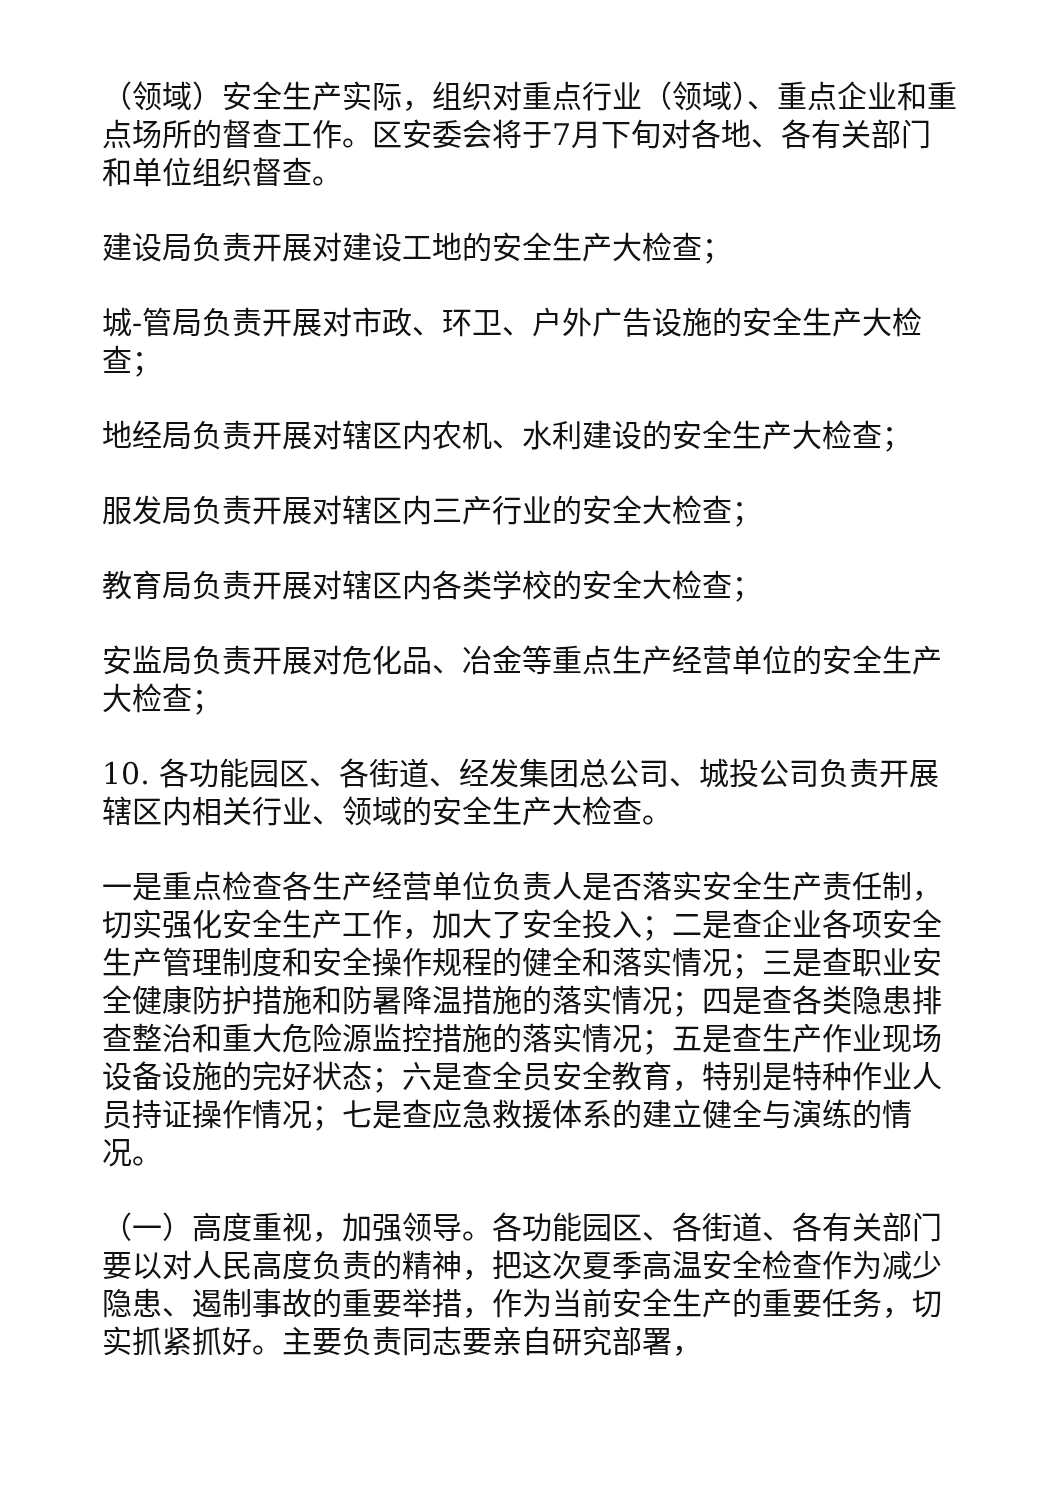（领域）安全生产实际，组织对重点行业（领域）、重点企业和重点场所的督查工作。区安委会将于7月下旬对各地、各有关部门和单位组织督查。
建设局负责开展对建设工地的安全生产大检查；
城-管局负责开展对市政、环卫、户外广告设施的安全生产大检查；
地经局负责开展对辖区内农机、水利建设的安全生产大检查；
服发局负责开展对辖区内三产行业的安全大检查；
教育局负责开展对辖区内各类学校的安全大检查；
安监局负责开展对危化品、冶金等重点生产经营单位的安全生产大检查；
10. 各功能园区、各街道、经发集团总公司、城投公司负责开展辖区内相关行业、领域的安全生产大检查。
一是重点检查各生产经营单位负责人是否落实安全生产责任制，切实强化安全生产工作，加大了安全投入；二是查企业各项安全生产管理制度和安全操作规程的健全和落实情况；三是查职业安全健康防护措施和防暑降温措施的落实情况；四是查各类隐患排查整治和重大危险源监控措施的落实情况；五是查生产作业现场设备设施的完好状态；六是查全员安全教育，特别是特种作业人员持证操作情况；七是查应急救援体系的建立健全与演练的情况。
（一）高度重视，加强领导。各功能园区、各街道、各有关部门要以对人民高度负责的精神，把这次夏季高温安全检查作为减少隐患、遏制事故的重要举措，作为当前安全生产的重要任务，切实抓紧抓好。主要负责同志要亲自研究部署，